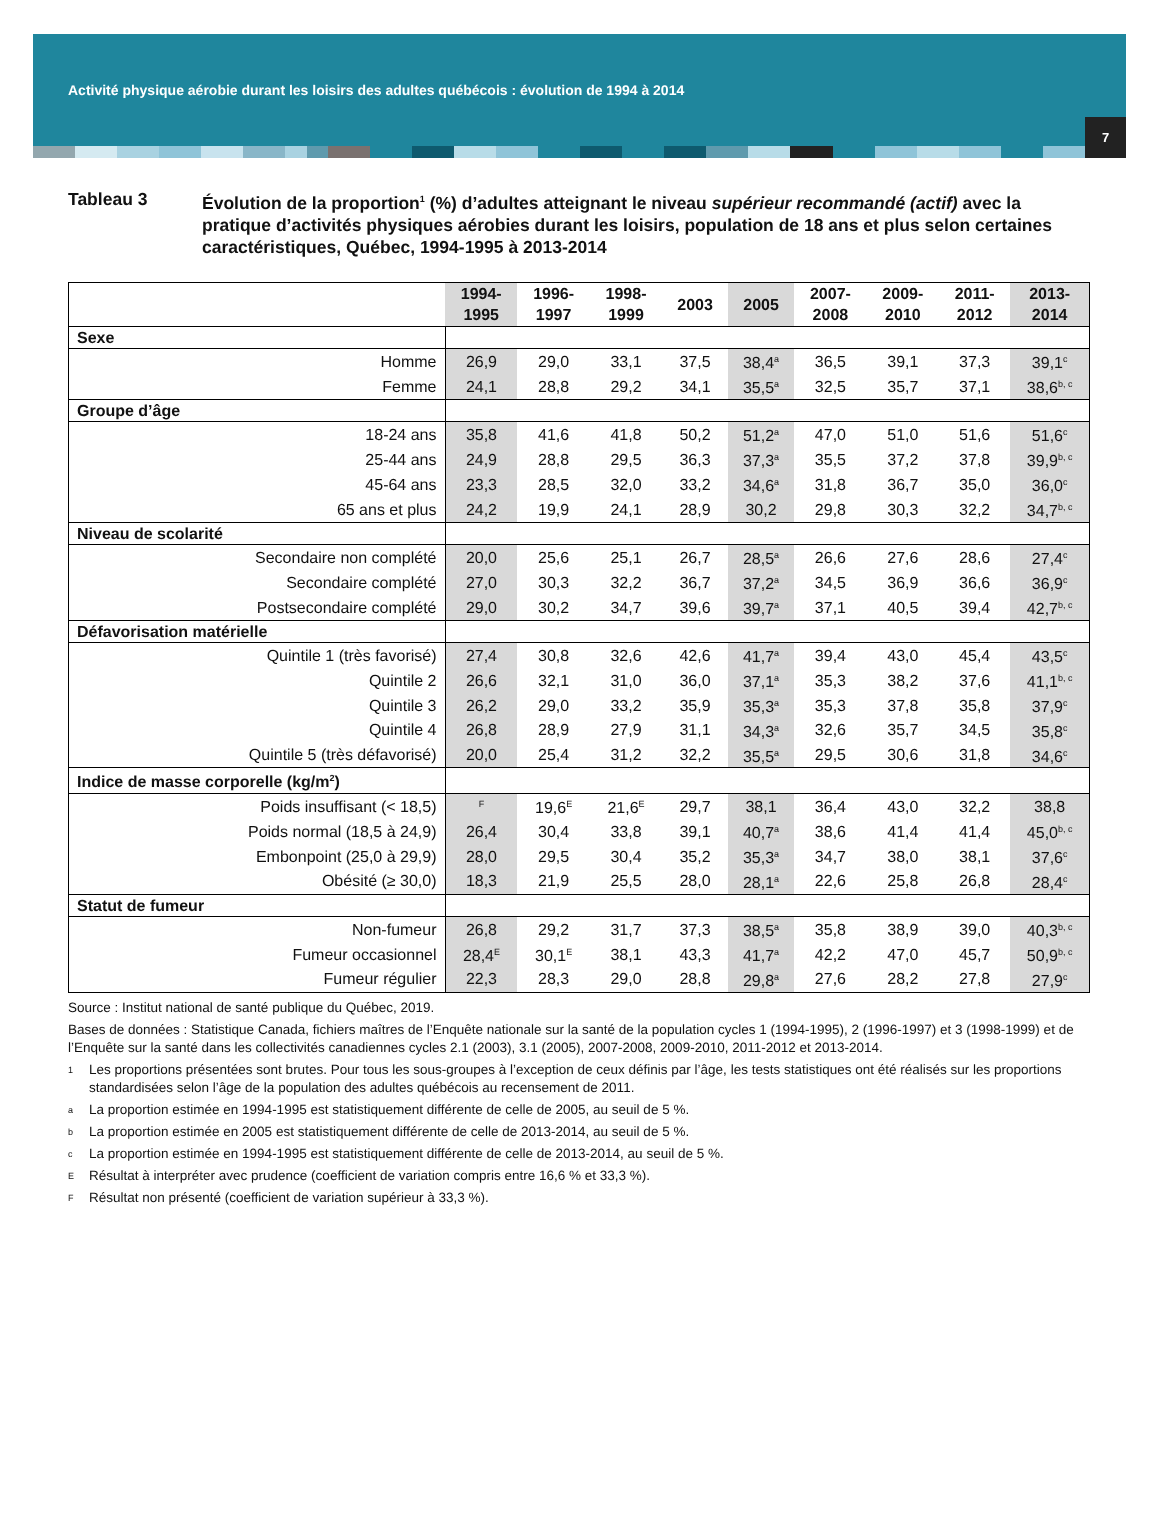Activité physique aérobie durant les loisirs des adultes québécois : évolution de 1994 à 2014
7
Tableau 3 Évolution de la proportion<sup>1</sup> (%) d’adultes atteignant le niveau supérieur recommandé (actif) avec la pratique d’activités physiques aérobies durant les loisirs, population de 18 ans et plus selon certaines caractéristiques, Québec, 1994-1995 à 2013-2014
| | 1994- 1995 | 1996- 1997 | 1998- 1999 | 2003 | 2005 | 2007- 2008 | 2009- 2010 | 2011- 2012 | 2013- 2014 |
| --- | --- | --- | --- | --- | --- | --- | --- | --- | --- |
| Sexe | | | | | | | | | |
| Homme | 26,9 | 29,0 | 33,1 | 37,5 | 38,4<sup>a</sup> | 36,5 | 39,1 | 37,3 | 39,1<sup>c</sup> |
| Femme | 24,1 | 28,8 | 29,2 | 34,1 | 35,5<sup>a</sup> | 32,5 | 35,7 | 37,1 | 38,6<sup>b, c</sup> |
| Groupe d’âge | | | | | | | | | |
| 18-24 ans | 35,8 | 41,6 | 41,8 | 50,2 | 51,2<sup>a</sup> | 47,0 | 51,0 | 51,6 | 51,6<sup>c</sup> |
| 25-44 ans | 24,9 | 28,8 | 29,5 | 36,3 | 37,3<sup>a</sup> | 35,5 | 37,2 | 37,8 | 39,9<sup>b, c</sup> |
| 45-64 ans | 23,3 | 28,5 | 32,0 | 33,2 | 34,6<sup>a</sup> | 31,8 | 36,7 | 35,0 | 36,0<sup>c</sup> |
| 65 ans et plus | 24,2 | 19,9 | 24,1 | 28,9 | 30,2 | 29,8 | 30,3 | 32,2 | 34,7<sup>b, c</sup> |
| Niveau de scolarité | | | | | | | | | |
| Secondaire non complété | 20,0 | 25,6 | 25,1 | 26,7 | 28,5<sup>a</sup> | 26,6 | 27,6 | 28,6 | 27,4<sup>c</sup> |
| Secondaire complété | 27,0 | 30,3 | 32,2 | 36,7 | 37,2<sup>a</sup> | 34,5 | 36,9 | 36,6 | 36,9<sup>c</sup> |
| Postsecondaire complété | 29,0 | 30,2 | 34,7 | 39,6 | 39,7<sup>a</sup> | 37,1 | 40,5 | 39,4 | 42,7<sup>b, c</sup> |
| Défavorisation matérielle | | | | | | | | | |
| Quintile 1 (très favorisé) | 27,4 | 30,8 | 32,6 | 42,6 | 41,7<sup>a</sup> | 39,4 | 43,0 | 45,4 | 43,5<sup>c</sup> |
| Quintile 2 | 26,6 | 32,1 | 31,0 | 36,0 | 37,1<sup>a</sup> | 35,3 | 38,2 | 37,6 | 41,1<sup>b, c</sup> |
| Quintile 3 | 26,2 | 29,0 | 33,2 | 35,9 | 35,3<sup>a</sup> | 35,3 | 37,8 | 35,8 | 37,9<sup>c</sup> |
| Quintile 4 | 26,8 | 28,9 | 27,9 | 31,1 | 34,3<sup>a</sup> | 32,6 | 35,7 | 34,5 | 35,8<sup>c</sup> |
| Quintile 5 (très défavorisé) | 20,0 | 25,4 | 31,2 | 32,2 | 35,5<sup>a</sup> | 29,5 | 30,6 | 31,8 | 34,6<sup>c</sup> |
| Indice de masse corporelle (kg/m<sup>2</sup>) | | | | | | | | | |
| Poids insuffisant (< 18,5) | <sup>F</sup> | 19,6<sup>E</sup> | 21,6<sup>E</sup> | 29,7 | 38,1 | 36,4 | 43,0 | 32,2 | 38,8 |
| Poids normal (18,5 à 24,9) | 26,4 | 30,4 | 33,8 | 39,1 | 40,7<sup>a</sup> | 38,6 | 41,4 | 41,4 | 45,0<sup>b, c</sup> |
| Embonpoint (25,0 à 29,9) | 28,0 | 29,5 | 30,4 | 35,2 | 35,3<sup>a</sup> | 34,7 | 38,0 | 38,1 | 37,6<sup>c</sup> |
| Obésité (≥ 30,0) | 18,3 | 21,9 | 25,5 | 28,0 | 28,1<sup>a</sup> | 22,6 | 25,8 | 26,8 | 28,4<sup>c</sup> |
| Statut de fumeur | | | | | | | | | |
| Non-fumeur | 26,8 | 29,2 | 31,7 | 37,3 | 38,5<sup>a</sup> | 35,8 | 38,9 | 39,0 | 40,3<sup>b, c</sup> |
| Fumeur occasionnel | 28,4<sup>E</sup> | 30,1<sup>E</sup> | 38,1 | 43,3 | 41,7<sup>a</sup> | 42,2 | 47,0 | 45,7 | 50,9<sup>b, c</sup> |
| Fumeur régulier | 22,3 | 28,3 | 29,0 | 28,8 | 29,8<sup>a</sup> | 27,6 | 28,2 | 27,8 | 27,9<sup>c</sup> |
Source : Institut national de santé publique du Québec, 2019.
Bases de données : Statistique Canada, fichiers maîtres de l’Enquête nationale sur la santé de la population cycles 1 (1994-1995), 2 (1996-1997) et 3 (1998-1999) et de l’Enquête sur la santé dans les collectivités canadiennes cycles 2.1 (2003), 3.1 (2005), 2007-2008, 2009-2010, 2011-2012 et 2013-2014.
1 Les proportions présentées sont brutes. Pour tous les sous-groupes à l’exception de ceux définis par l’âge, les tests statistiques ont été réalisés sur les proportions standardisées selon l’âge de la population des adultes québécois au recensement de 2011.
a La proportion estimée en 1994-1995 est statistiquement différente de celle de 2005, au seuil de 5 %.
b La proportion estimée en 2005 est statistiquement différente de celle de 2013-2014, au seuil de 5 %.
c La proportion estimée en 1994-1995 est statistiquement différente de celle de 2013-2014, au seuil de 5 %.
E Résultat à interpréter avec prudence (coefficient de variation compris entre 16,6 % et 33,3 %).
F Résultat non présenté (coefficient de variation supérieur à 33,3 %).